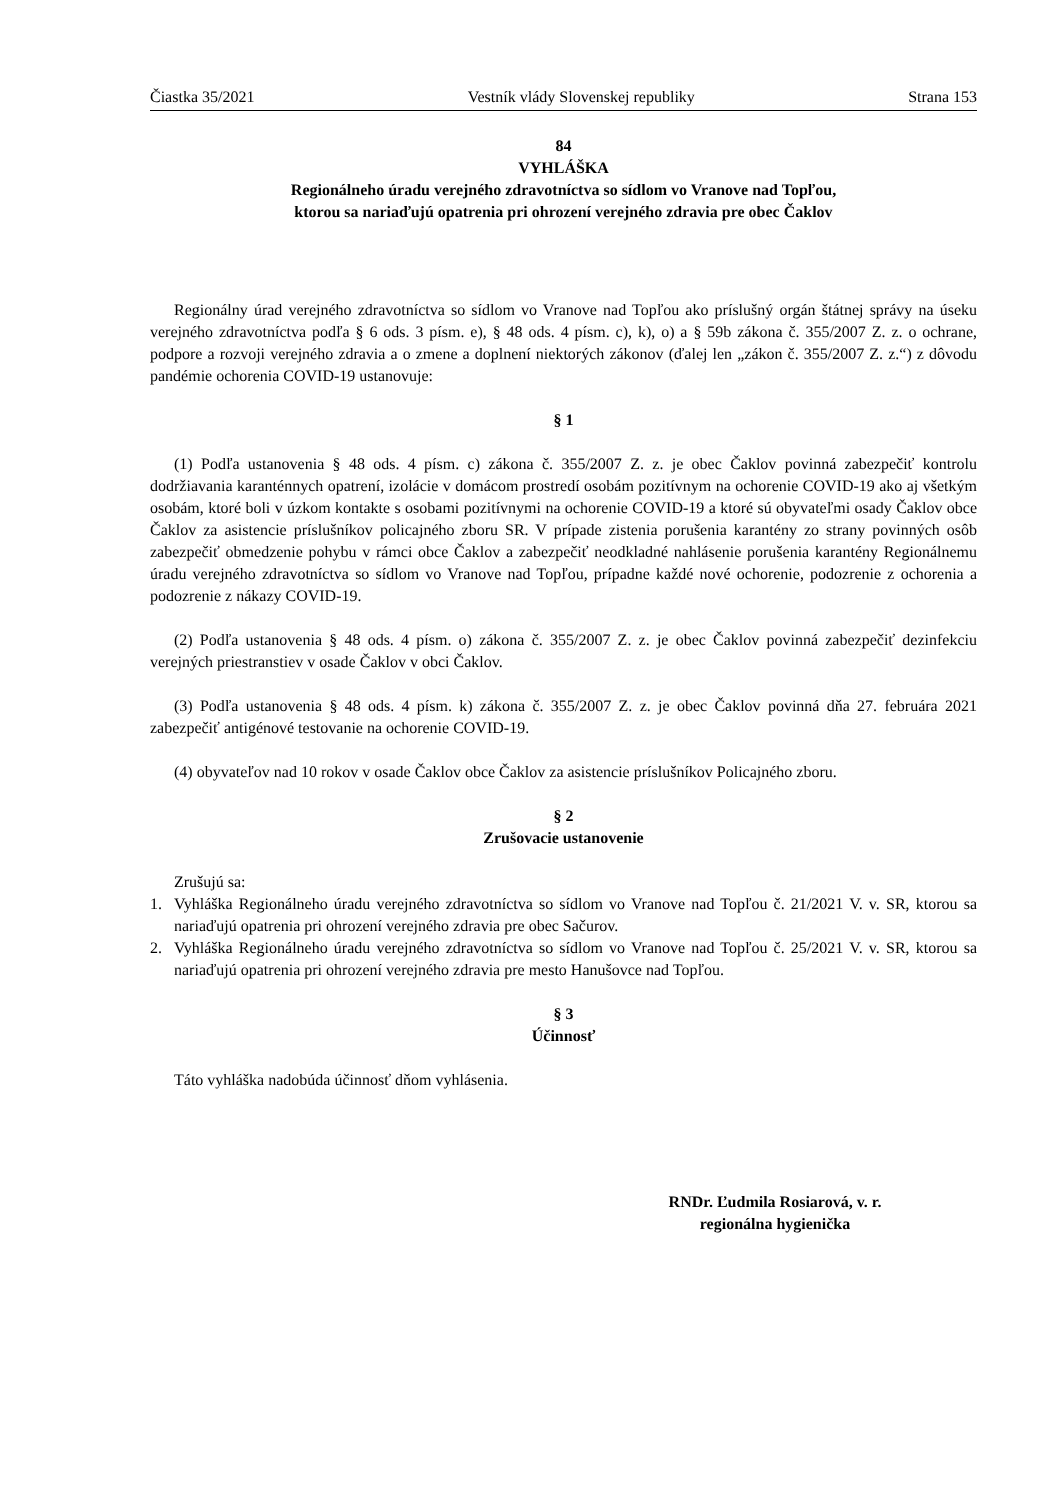Čiastka 35/2021 Vestník vlády Slovenskej republiky Strana 153
84
VYHLÁŠKA
Regionálneho úradu verejného zdravotníctva so sídlom vo Vranove nad Topľou,
ktorou sa nariaďujú opatrenia pri ohrození verejného zdravia pre obec Čaklov
Regionálny úrad verejného zdravotníctva so sídlom vo Vranove nad Topľou ako príslušný orgán štátnej správy na úseku verejného zdravotníctva podľa § 6 ods. 3 písm. e), § 48 ods. 4 písm. c), k), o) a § 59b zákona č. 355/2007 Z. z. o ochrane, podpore a rozvoji verejného zdravia a o zmene a doplnení niektorých zákonov (ďalej len „zákon č. 355/2007 Z. z.“) z dôvodu pandémie ochorenia COVID-19 ustanovuje:
§ 1
(1) Podľa ustanovenia § 48 ods. 4 písm. c) zákona č. 355/2007 Z. z. je obec Čaklov povinná zabezpečiť kontrolu dodržiavania karanténnych opatrení, izolácie v domácom prostredí osobám pozitívnym na ochorenie COVID-19 ako aj všetkým osobám, ktoré boli v úzkom kontakte s osobami pozitívnymi na ochorenie COVID-19 a ktoré sú obyvateľmi osady Čaklov obce Čaklov za asistencie príslušníkov policajného zboru SR. V prípade zistenia porušenia karantény zo strany povinných osôb zabezpečiť obmedzenie pohybu v rámci obce Čaklov a zabezpečiť neodkladné nahlásenie porušenia karantény Regionálnemu úradu verejného zdravotníctva so sídlom vo Vranove nad Topľou, prípadne každé nové ochorenie, podozrenie z ochorenia a podozrenie z nákazy COVID-19.
(2) Podľa ustanovenia § 48 ods. 4 písm. o) zákona č. 355/2007 Z. z. je obec Čaklov povinná zabezpečiť dezinfekciu verejných priestranstiev v osade Čaklov v obci Čaklov.
(3) Podľa ustanovenia § 48 ods. 4 písm. k) zákona č. 355/2007 Z. z. je obec Čaklov povinná dňa 27. februára 2021 zabezpečiť antigénové testovanie na ochorenie COVID-19.
(4) obyvateľov nad 10 rokov v osade Čaklov obce Čaklov za asistencie príslušníkov Policajného zboru.
§ 2
Zrušovacie ustanovenie
Zrušujú sa:
1. Vyhláška Regionálneho úradu verejného zdravotníctva so sídlom vo Vranove nad Topľou č. 21/2021 V. v. SR, ktorou sa nariaďujú opatrenia pri ohrození verejného zdravia pre obec Sačurov.
2. Vyhláška Regionálneho úradu verejného zdravotníctva so sídlom vo Vranove nad Topľou č. 25/2021 V. v. SR, ktorou sa nariaďujú opatrenia pri ohrození verejného zdravia pre mesto Hanušovce nad Topľou.
§ 3
Účinnosť
Táto vyhláška nadobúda účinnosť dňom vyhlásenia.
RNDr. Ľudmila Rosiarová, v. r.
regionálna hygienička